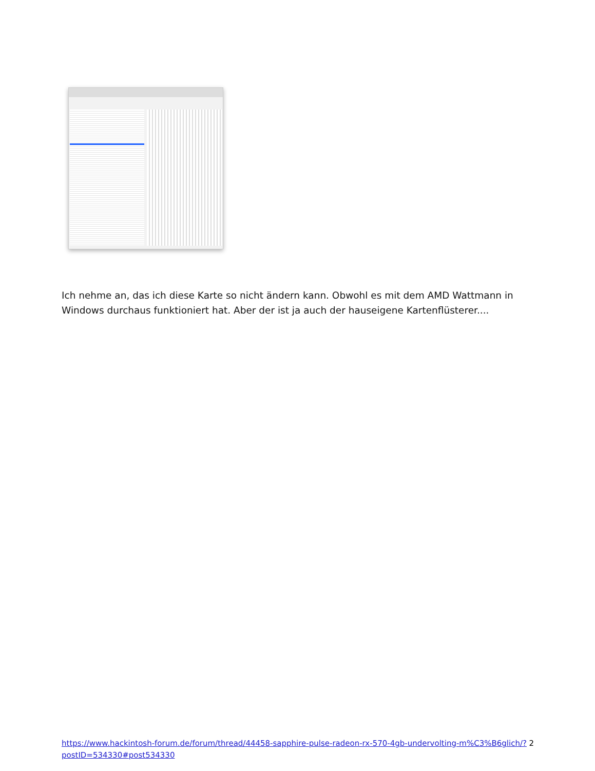Ich nehme an, das ich diese Karte so nicht ändern kann. Obwohl es mit dem AMD Wattmann in Windows durchaus funktioniert hat. Aber der ist ja auch der hauseigene Kartenflüsterer....
https://www.hackintosh-forum.de/forum/thread/44458-sapphire-pulse-radeon-rx-570-4gb-undervolting-m%C3%B6glich/?postID=534330#post534330 2